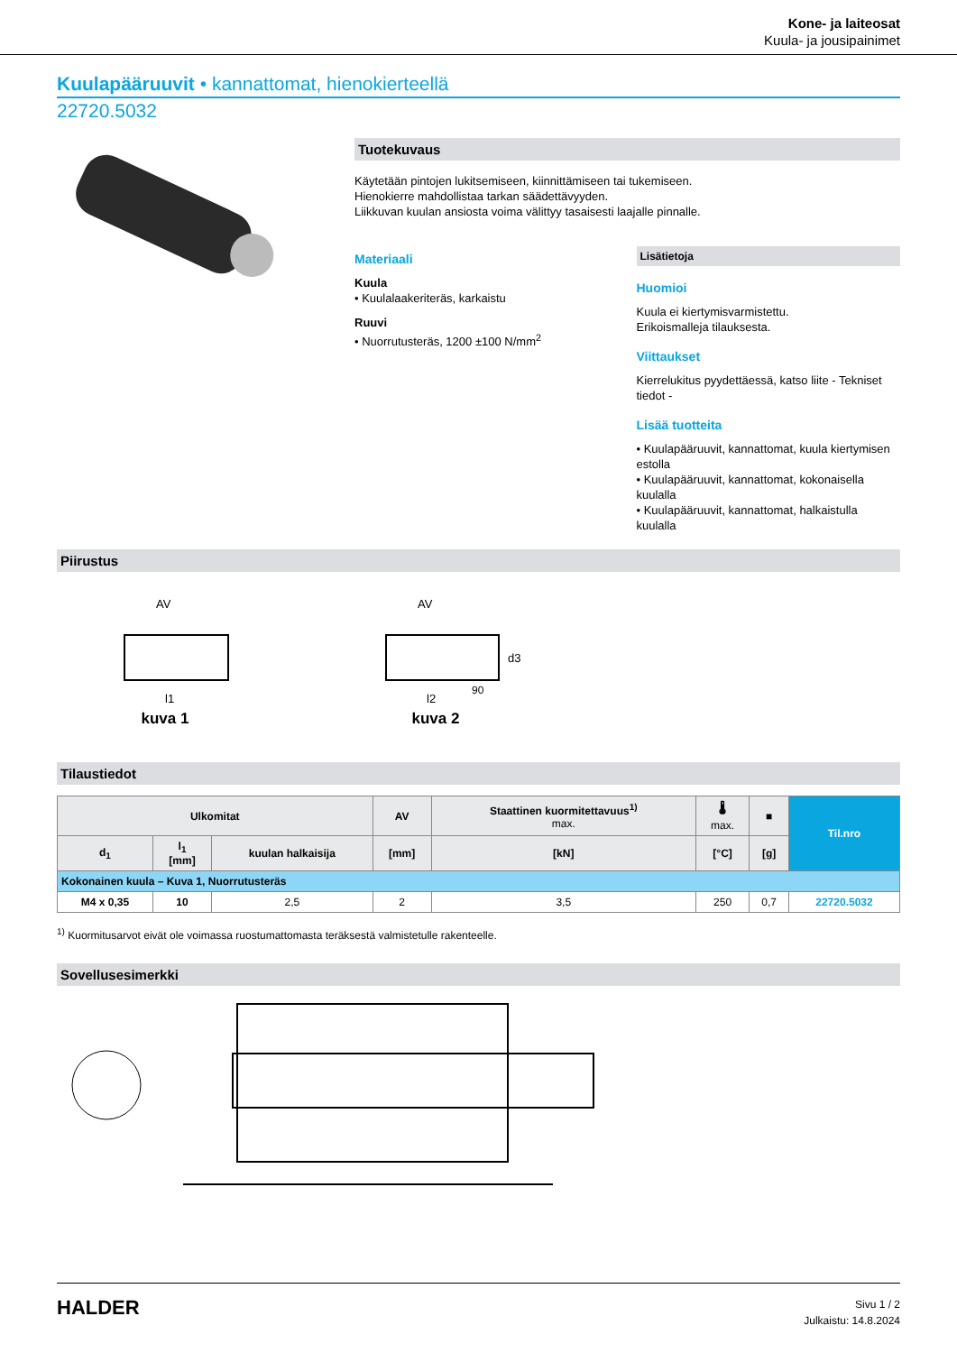Kone- ja laiteosat
Kuula- ja jousipainimet
Kuulapääruuvit • kannattomat, hienokierteellä
22720.5032
Tuotekuvaus
Käytetään pintojen lukitsemiseen, kiinnittämiseen tai tukemiseen.
Hienokierre mahdollistaa tarkan säädettävyyden.
Liikkuvan kuulan ansiosta voima välittyy tasaisesti laajalle pinnalle.
Materiaali
Kuula
• Kuulalaakeriteräs, karkaistu
Ruuvi
• Nuorrutusteräs, 1200 ±100 N/mm<sup>2</sup>
Lisätietoja
Huomioi
Kuula ei kiertymisvarmistettu.
Erikoismalleja tilauksesta.
Viittaukset
Kierrelukitus pyydettäessä, katso liite - Tekniset tiedot -
Lisää tuotteita
• Kuulapääruuvit, kannattomat, kuula kiertymisen estolla
• Kuulapääruuvit, kannattomat, kokonaisella kuulalla
• Kuulapääruuvit, kannattomat, halkaistulla kuulalla
Piirustus
AV
l1
kuva 1
AV
l2
d3
90
kuva 2
Tilaustiedot
| Ulkomitat | | | AV | Staattinen kuormitettavuus<sup>1)</sup> max. | 🌡 max. | ■ | Til.nro |
| --- | --- | --- | --- | --- | --- | --- | --- |
| d<sub>1</sub> | l<sub>1</sub> [mm] | kuulan halkaisija | [mm] | [kN] | [°C] | [g] | |
| Kokonainen kuula – Kuva 1, Nuorrutusteräs | | | | | | | |
| M4 x 0,35 | 10 | 2,5 | 2 | 3,5 | 250 | 0,7 | 22720.5032 |
<sup>1)</sup> Kuormitusarvot eivät ole voimassa ruostumattomasta teräksestä valmistetulle rakenteelle.
Sovellusesimerkki
HALDER
Sivu 1 / 2
Julkaistu: 14.8.2024